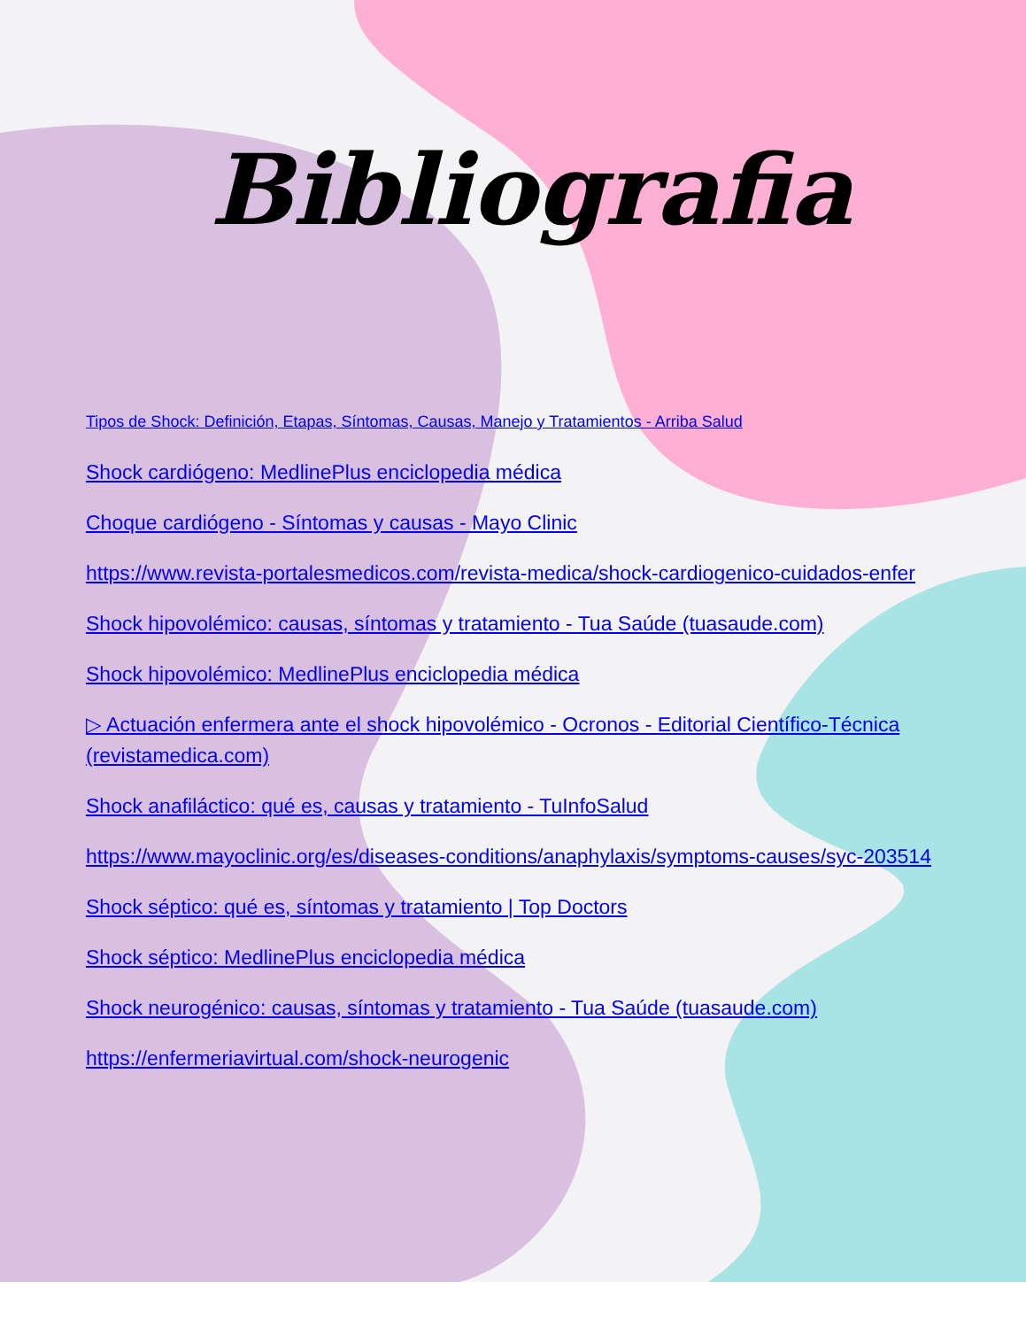Bibliografia
Tipos de Shock: Definición, Etapas, Síntomas, Causas, Manejo y Tratamientos - Arriba Salud
Shock cardiógeno: MedlinePlus enciclopedia médica
Choque cardiógeno - Síntomas y causas - Mayo Clinic
https://www.revista-portalesmedicos.com/revista-medica/shock-cardiogenico-cuidados-enfer
Shock hipovolémico: causas, síntomas y tratamiento - Tua Saúde (tuasaude.com)
Shock hipovolémico: MedlinePlus enciclopedia médica
▷ Actuación enfermera ante el shock hipovolémico - Ocronos - Editorial Científico-Técnica (revistamedica.com)
Shock anafiláctico: qué es, causas y tratamiento - TuInfoSalud
https://www.mayoclinic.org/es/diseases-conditions/anaphylaxis/symptoms-causes/syc-203514
Shock séptico: qué es, síntomas y tratamiento | Top Doctors
Shock séptico: MedlinePlus enciclopedia médica
Shock neurogénico: causas, síntomas y tratamiento - Tua Saúde (tuasaude.com)
https://enfermeriavirtual.com/shock-neurogenic